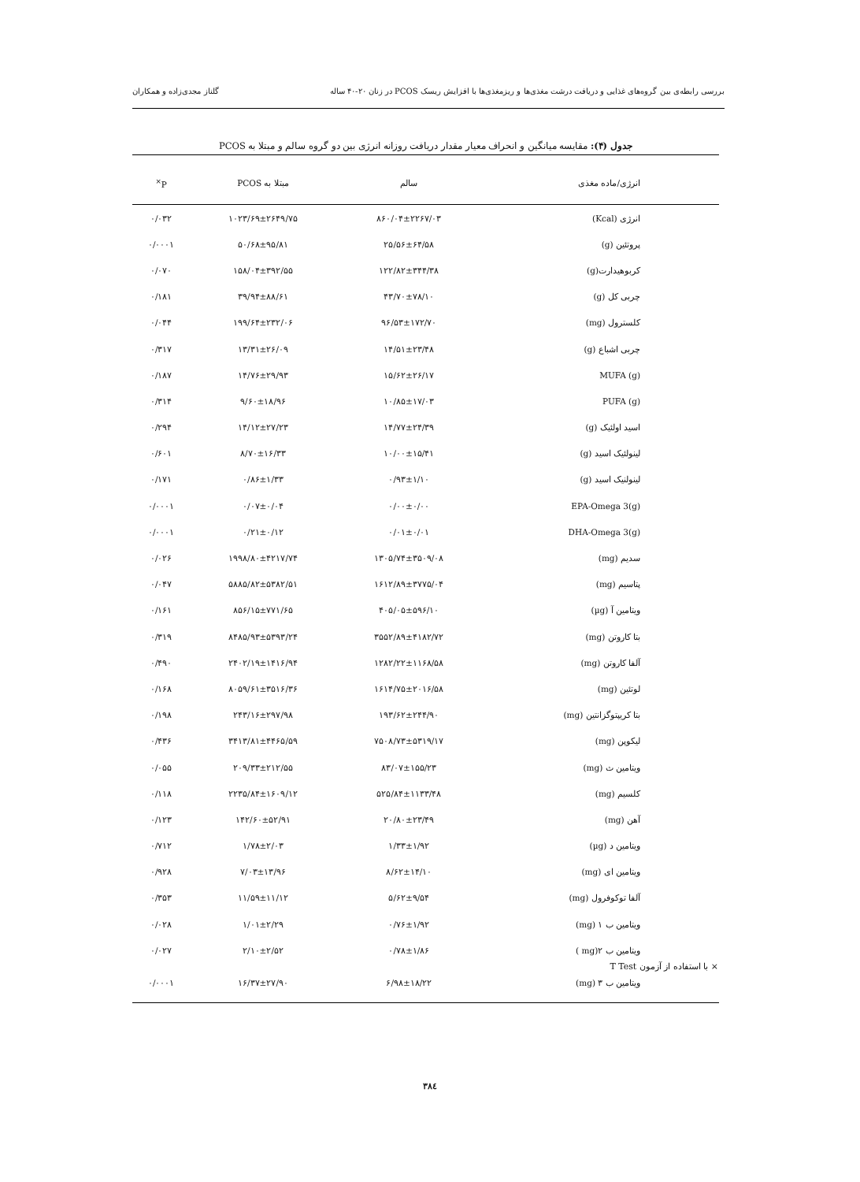بررسی رابطه‌ی بین گروه‌های غذایی و دریافت درشت مغذی‌ها و ریزمغذی‌ها با افزایش ریسک PCOS در زنان ۲۰-۴۰ ساله گلناز مجدی‌زاده و همکاران
جدول (۴): مقایسه میانگین و انحراف معیار مقدار دریافت روزانه انرژی بین دو گروه سالم و مبتلا به PCOS
| انرژی/ماده مغذی | سالم | مبتلا به PCOS | P<sup>×</sup> |
| --- | --- | --- | --- |
| انرژی (Kcal) | ۸۶۰/۰۴±۲۲۶۷/۰۳ | ۱۰۲۳/۶۹±۲۶۴۹/۷۵ | ۰/۰۳۲ |
| پروتئین (g) | ۲۵/۵۶±۶۴/۵۸ | ۵۰/۶۸±۹۵/۸۱ | ۰/۰۰۰۱ |
| کربوهیدارت(g) | ۱۲۲/۸۲±۳۴۴/۳۸ | ۱۵۸/۰۴±۳۹۲/۵۵ | ۰/۰۷۰ |
| چربی کل (g) | ۴۳/۷۰±۷۸/۱۰ | ۳۹/۹۴±۸۸/۶۱ | ۰/۱۸۱ |
| کلسترول (mg) | ۹۶/۵۳±۱۷۲/۷۰ | ۱۹۹/۶۴±۲۳۲/۰۶ | ۰/۰۴۴ |
| چربی اشباع (g) | ۱۴/۵۱±۲۳/۴۸ | ۱۳/۳۱±۲۶/۰۹ | ۰/۳۱۷ |
| (g) MUFA | ۱۵/۶۲±۲۶/۱۷ | ۱۴/۷۶±۲۹/۹۳ | ۰/۱۸۷ |
| (g) PUFA | ۱۰/۸۵±۱۷/۰۳ | ۹/۶۰±۱۸/۹۶ | ۰/۳۱۴ |
| اسید اولئیک (g) | ۱۴/۷۷±۲۴/۳۹ | ۱۴/۱۲±۲۷/۲۳ | ۰/۲۹۴ |
| لینولئیک اسید (g) | ۱۰/۰۰±۱۵/۴۱ | ۸/۷۰±۱۶/۳۳ | ۰/۶۰۱ |
| لینولنیک اسید (g) | ۰/۹۳±۱/۱۰ | ۰/۸۶±۱/۳۳ | ۰/۱۷۱ |
| (g)EPA-Omega 3 | ۰/۰۰±۰/۰۰ | ۰/۰۷±۰/۰۴ | ۰/۰۰۰۱ |
| (g)DHA-Omega 3 | ۰/۰۱±۰/۰۱ | ۰/۲۱±۰/۱۲ | ۰/۰۰۰۱ |
| سدیم (mg) | ۱۳۰۵/۷۴±۳۵۰۹/۰۸ | ۱۹۹۸/۸۰±۴۲۱۷/۷۴ | ۰/۰۲۶ |
| پتاسیم (mg) | ۱۶۱۲/۸۹±۳۷۷۵/۰۴ | ۵۸۸۵/۸۲±۵۳۸۲/۵۱ | ۰/۰۴۷ |
| ویتامین آ (µg) | ۴۰۵/۰۵±۵۹۶/۱۰ | ۸۵۶/۱۵±۷۷۱/۶۵ | ۰/۱۶۱ |
| بتا کاروتن (mg) | ۳۵۵۲/۸۹±۴۱۸۲/۷۲ | ۸۴۸۵/۹۳±۵۳۹۳/۲۴ | ۰/۳۱۹ |
| آلفا کاروتن (mg) | ۱۲۸۲/۲۲±۱۱۶۸/۵۸ | ۲۴۰۲/۱۹±۱۴۱۶/۹۴ | ۰/۴۹۰ |
| لوتئین (mg) | ۱۶۱۴/۷۵±۲۰۱۶/۵۸ | ۸۰۵۹/۶۱±۳۵۱۶/۳۶ | ۰/۱۶۸ |
| بتا کریپتوگزانتین (mg) | ۱۹۳/۶۲±۲۴۴/۹۰ | ۲۴۳/۱۶±۲۹۷/۹۸ | ۰/۱۹۸ |
| لیکوپن (mg) | ۷۵۰۸/۷۳±۵۳۱۹/۱۷ | ۳۴۱۳/۸۱±۴۴۶۵/۵۹ | ۰/۴۳۶ |
| ویتامین ث (mg) | ۸۳/۰۷±۱۵۵/۲۳ | ۲۰۹/۳۳±۲۱۲/۵۵ | ۰/۰۵۵ |
| کلسیم (mg) | ۵۲۵/۸۴±۱۱۳۳/۴۸ | ۲۲۳۵/۸۴±۱۶۰۹/۱۲ | ۰/۱۱۸ |
| آهن (mg) | ۲۰/۸۰±۲۳/۴۹ | ۱۴۲/۶۰±۵۲/۹۱ | ۰/۱۲۳ |
| ویتامین د (µg) | ۱/۳۳±۱/۹۲ | ۱/۷۸±۲/۰۳ | ۰/۷۱۲ |
| ویتامین ای (mg) | ۸/۶۲±۱۴/۱۰ | ۷/۰۳±۱۳/۹۶ | ۰/۹۲۸ |
| آلفا توکوفرول (mg) | ۵/۶۲±۹/۵۴ | ۱۱/۵۹±۱۱/۱۲ | ۰/۳۵۳ |
| ویتامین ب ۱ (mg) | ۰/۷۶±۱/۹۲ | ۱/۰۱±۲/۲۹ | ۰/۰۲۸ |
| ویتامین ب ۲(mg ) | ۰/۷۸±۱/۸۶ | ۲/۱۰±۲/۵۲ | ۰/۰۲۷ |
| ویتامین ب ۳ (mg) | ۶/۹۸±۱۸/۲۲ | ۱۶/۳۷±۲۷/۹۰ | ۰/۰۰۰۱ |
× با استفاده از آزمون T Test
۳۸٤